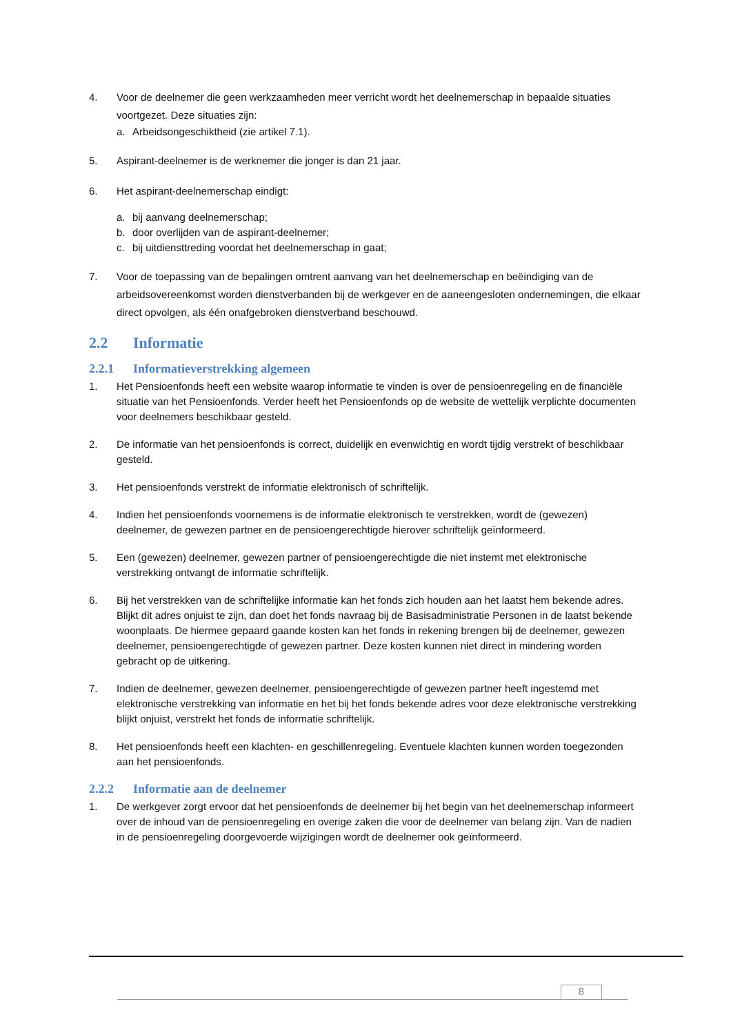4. Voor de deelnemer die geen werkzaamheden meer verricht wordt het deelnemerschap in bepaalde situaties voortgezet. Deze situaties zijn:
a. Arbeidsongeschiktheid (zie artikel 7.1).
5. Aspirant-deelnemer is de werknemer die jonger is dan 21 jaar.
6. Het aspirant-deelnemerschap eindigt:
a. bij aanvang deelnemerschap;
b. door overlijden van de aspirant-deelnemer;
c. bij uitdiensttreding voordat het deelnemerschap in gaat;
7. Voor de toepassing van de bepalingen omtrent aanvang van het deelnemerschap en beëindiging van de arbeidsovereenkomst worden dienstverbanden bij de werkgever en de aaneengesloten ondernemingen, die elkaar direct opvolgen, als één onafgebroken dienstverband beschouwd.
2.2 Informatie
2.2.1 Informatieverstrekking algemeen
1. Het Pensioenfonds heeft een website waarop informatie te vinden is over de pensioenregeling en de financiële situatie van het Pensioenfonds. Verder heeft het Pensioenfonds op de website de wettelijk verplichte documenten voor deelnemers beschikbaar gesteld.
2. De informatie van het pensioenfonds is correct, duidelijk en evenwichtig en wordt tijdig verstrekt of beschikbaar gesteld.
3. Het pensioenfonds verstrekt de informatie elektronisch of schriftelijk.
4. Indien het pensioenfonds voornemens is de informatie elektronisch te verstrekken, wordt de (gewezen) deelnemer, de gewezen partner en de pensioengerechtigde hierover schriftelijk geïnformeerd.
5. Een (gewezen) deelnemer, gewezen partner of pensioengerechtigde die niet instemt met elektronische verstrekking ontvangt de informatie schriftelijk.
6. Bij het verstrekken van de schriftelijke informatie kan het fonds zich houden aan het laatst hem bekende adres. Blijkt dit adres onjuist te zijn, dan doet het fonds navraag bij de Basisadministratie Personen in de laatst bekende woonplaats. De hiermee gepaard gaande kosten kan het fonds in rekening brengen bij de deelnemer, gewezen deelnemer, pensioengerechtigde of gewezen partner. Deze kosten kunnen niet direct in mindering worden gebracht op de uitkering.
7. Indien de deelnemer, gewezen deelnemer, pensioengerechtigde of gewezen partner heeft ingestemd met elektronische verstrekking van informatie en het bij het fonds bekende adres voor deze elektronische verstrekking blijkt onjuist, verstrekt het fonds de informatie schriftelijk.
8. Het pensioenfonds heeft een klachten- en geschillenregeling. Eventuele klachten kunnen worden toegezonden aan het pensioenfonds.
2.2.2 Informatie aan de deelnemer
1. De werkgever zorgt ervoor dat het pensioenfonds de deelnemer bij het begin van het deelnemerschap informeert over de inhoud van de pensioenregeling en overige zaken die voor de deelnemer van belang zijn. Van de nadien in de pensioenregeling doorgevoerde wijzigingen wordt de deelnemer ook geïnformeerd.
8